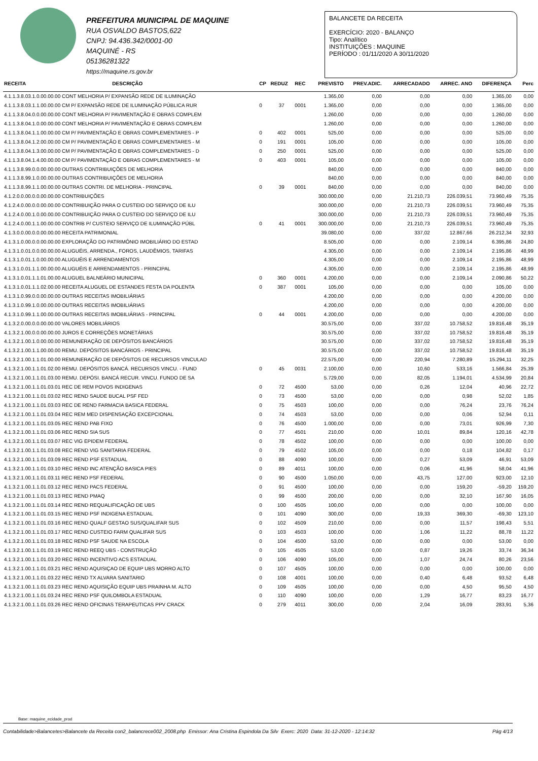PREFEITURA MUNICIPAL DE MAQUINE
RUA OSVALDO BASTOS,622
CNPJ: 94.436.342/0001-00
MAQUINÉ - RS
05136281322
https://maquine.rs.gov.br
BALANCETE DA RECEITA
EXERCÍCIO: 2020 - BALANÇO
Tipo: Analítico
INSTITUIÇÕES : MAQUINE
PERÍODO : 01/11/2020 A 30/11/2020
| RECEITA | DESCRIÇÃO | CP | REDUZ | REC | PREVISTO | PREV.ADIC. | ARRECADADO | ARREC. ANO | DIFERENÇA | Perc |
| --- | --- | --- | --- | --- | --- | --- | --- | --- | --- | --- |
| 4.1.1.3.8.03.1.0.00.00.00 CONT MELHORIA P/ EXPANSÃO REDE DE ILUMINAÇÃO | | | | | 1.365,00 | 0,00 | 0,00 | 0,00 | 1.365,00 | 0,00 |
| 4.1.1.3.8.03.1.1.00.00.00 CM P/ EXPANSÃO REDE DE ILUMINAÇÃO PÚBLICA RUR | | 0 | 37 | 0001 | 1.365,00 | 0,00 | 0,00 | 0,00 | 1.365,00 | 0,00 |
| 4.1.1.3.8.04.0.0.00.00.00 CONT MELHORIA P/ PAVIMENTAÇÃO E OBRAS COMPLEM | | | | | 1.260,00 | 0,00 | 0,00 | 0,00 | 1.260,00 | 0,00 |
| 4.1.1.3.8.04.1.0.00.00.00 CONT MELHORIA P/ PAVIMENTAÇÃO E OBRAS COMPLEM | | | | | 1.260,00 | 0,00 | 0,00 | 0,00 | 1.260,00 | 0,00 |
| 4.1.1.3.8.04.1.1.00.00.00 CM P/ PAVIMENTAÇÃO E OBRAS COMPLEMENTARES - P | | 0 | 402 | 0001 | 525,00 | 0,00 | 0,00 | 0,00 | 525,00 | 0,00 |
| 4.1.1.3.8.04.1.2.00.00.00 CM P/ PAVIMENTAÇÃO E OBRAS COMPLEMENTARES - M | | 0 | 191 | 0001 | 105,00 | 0,00 | 0,00 | 0,00 | 105,00 | 0,00 |
| 4.1.1.3.8.04.1.3.00.00.00 CM P/ PAVIMENTAÇÃO E OBRAS COMPLEMENTARES - D | | 0 | 250 | 0001 | 525,00 | 0,00 | 0,00 | 0,00 | 525,00 | 0,00 |
| 4.1.1.3.8.04.1.4.00.00.00 CM P/ PAVIMENTAÇÃO E OBRAS COMPLEMENTARES - M | | 0 | 403 | 0001 | 105,00 | 0,00 | 0,00 | 0,00 | 105,00 | 0,00 |
| 4.1.1.3.8.99.0.0.00.00.00 OUTRAS CONTRIBUIÇÕES DE MELHORIA | | | | | 840,00 | 0,00 | 0,00 | 0,00 | 840,00 | 0,00 |
| 4.1.1.3.8.99.1.0.00.00.00 OUTRAS CONTRIBUIÇÕES DE MELHORIA | | | | | 840,00 | 0,00 | 0,00 | 0,00 | 840,00 | 0,00 |
| 4.1.1.3.8.99.1.1.00.00.00 OUTRAS CONTRI. DE MELHORIA - PRINCIPAL | | 0 | 39 | 0001 | 840,00 | 0,00 | 0,00 | 0,00 | 840,00 | 0,00 |
| 4.1.2.0.0.00.0.0.00.00.00 CONTRIBUIÇÕES | | | | | 300.000,00 | 0,00 | 21.210,73 | 226.039,51 | 73.960,49 | 75,35 |
| 4.1.2.4.0.00.0.0.00.00.00 CONTRIBUIÇÃO PARA O CUSTEIO DO SERVIÇO DE ILU | | | | | 300.000,00 | 0,00 | 21.210,73 | 226.039,51 | 73.960,49 | 75,35 |
| 4.1.2.4.0.00.1.0.00.00.00 CONTRIBUIÇÃO PARA O CUSTEIO DO SERVIÇO DE ILU | | | | | 300.000,00 | 0,00 | 21.210,73 | 226.039,51 | 73.960,49 | 75,35 |
| 4.1.2.4.0.00.1.1.00.00.00 CONTRIB P/ CUSTEIO SERVIÇO DE ILUMINAÇÃO PÚBL | | 0 | 41 | 0001 | 300.000,00 | 0,00 | 21.210,73 | 226.039,51 | 73.960,49 | 75,35 |
| 4.1.3.0.0.00.0.0.00.00.00 RECEITA PATRIMONIAL | | | | | 39.080,00 | 0,00 | 337,02 | 12.867,66 | 26.212,34 | 32,93 |
| 4.1.3.1.0.00.0.0.00.00.00 EXPLORAÇÃO DO PATRIMÔNIO IMOBILIÁRIO DO ESTAD | | | | | 8.505,00 | 0,00 | 0,00 | 2.109,14 | 6.395,86 | 24,80 |
| 4.1.3.1.0.01.0.0.00.00.00 ALUGUÉIS, ARRENDA., FOROS, LAUDÊMIOS, TARIFAS | | | | | 4.305,00 | 0,00 | 0,00 | 2.109,14 | 2.195,86 | 48,99 |
| 4.1.3.1.0.01.1.0.00.00.00 ALUGUÉIS E ARRENDAMENTOS | | | | | 4.305,00 | 0,00 | 0,00 | 2.109,14 | 2.195,86 | 48,99 |
| 4.1.3.1.0.01.1.1.00.00.00 ALUGUÉIS E ARRENDAMENTOS - PRINCIPAL | | | | | 4.305,00 | 0,00 | 0,00 | 2.109,14 | 2.195,86 | 48,99 |
| 4.1.3.1.0.01.1.1.01.00.00 ALUGUEL BALNEÁRIO MUNICIPAL | | 0 | 360 | 0001 | 4.200,00 | 0,00 | 0,00 | 2.109,14 | 2.090,86 | 50,22 |
| 4.1.3.1.0.01.1.1.02.00.00 RECEITA ALUGUEL DE ESTANDES FESTA DA POLENTA | | 0 | 387 | 0001 | 105,00 | 0,00 | 0,00 | 0,00 | 105,00 | 0,00 |
| 4.1.3.1.0.99.0.0.00.00.00 OUTRAS RECEITAS IMOBILIÁRIAS | | | | | 4.200,00 | 0,00 | 0,00 | 0,00 | 4.200,00 | 0,00 |
| 4.1.3.1.0.99.1.0.00.00.00 OUTRAS RECEITAS IMOBILIÁRIAS | | | | | 4.200,00 | 0,00 | 0,00 | 0,00 | 4.200,00 | 0,00 |
| 4.1.3.1.0.99.1.1.00.00.00 OUTRAS RECEITAS IMOBILIÁRIAS - PRINCIPAL | | 0 | 44 | 0001 | 4.200,00 | 0,00 | 0,00 | 0,00 | 4.200,00 | 0,00 |
| 4.1.3.2.0.00.0.0.00.00.00 VALORES MOBILIÁRIOS | | | | | 30.575,00 | 0,00 | 337,02 | 10.758,52 | 19.816,48 | 35,19 |
| 4.1.3.2.1.00.0.0.00.00.00 JUROS E CORREÇÕES MONETÁRIAS | | | | | 30.575,00 | 0,00 | 337,02 | 10.758,52 | 19.816,48 | 35,19 |
| 4.1.3.2.1.00.1.0.00.00.00 REMUNERAÇÃO DE DEPÓSITOS BANCÁRIOS | | | | | 30.575,00 | 0,00 | 337,02 | 10.758,52 | 19.816,48 | 35,19 |
| 4.1.3.2.1.00.1.1.00.00.00 REMU. DEPÓSITOS BANCÁRIOS - PRINCIPAL | | | | | 30.575,00 | 0,00 | 337,02 | 10.758,52 | 19.816,48 | 35,19 |
| 4.1.3.2.1.00.1.1.01.00.00 REMUNERAÇÃO DE DEPÓSITOS DE RECURSOS VINCULAD | | | | | 22.575,00 | 0,00 | 220,94 | 7.280,89 | 15.294,11 | 32,25 |
| 4.1.3.2.1.00.1.1.01.02.00 REMU. DEPÓSITOS BANCÁ. RECURSOS VINCU. - FUND | | 0 | 45 | 0031 | 2.100,00 | 0,00 | 10,60 | 533,16 | 1.566,84 | 25,39 |
| 4.1.3.2.1.00.1.1.01.03.00 REMU. DEPÓSI. BANCÁ RECUR. VINCU. FUNDO DE SA | | | | | 5.729,00 | 0,00 | 82,05 | 1.194,01 | 4.534,99 | 20,84 |
| 4.1.3.2.1.00.1.1.01.03.01 REC DE REM POVOS INDIGENAS | | 0 | 72 | 4500 | 53,00 | 0,00 | 0,26 | 12,04 | 40,96 | 22,72 |
| 4.1.3.2.1.00.1.1.01.03.02 REC REND SAUDE BUCAL PSF FED | | 0 | 73 | 4500 | 53,00 | 0,00 | 0,00 | 0,98 | 52,02 | 1,85 |
| 4.1.3.2.1.00.1.1.01.03.03 REC DE REND FARMACIA BASICA FEDERAL | | 0 | 75 | 4503 | 100,00 | 0,00 | 0,00 | 76,24 | 23,76 | 76,24 |
| 4.1.3.2.1.00.1.1.01.03.04 REC REM MED DISPENSAÇÃO EXCEPCIONAL | | 0 | 74 | 4503 | 53,00 | 0,00 | 0,00 | 0,06 | 52,94 | 0,11 |
| 4.1.3.2.1.00.1.1.01.03.05 REC REND PAB FIXO | | 0 | 76 | 4500 | 1.000,00 | 0,00 | 0,00 | 73,01 | 926,99 | 7,30 |
| 4.1.3.2.1.00.1.1.01.03.06 REC REND SIA SUS | | 0 | 77 | 4501 | 210,00 | 0,00 | 10,01 | 89,84 | 120,16 | 42,78 |
| 4.1.3.2.1.00.1.1.01.03.07 REC VIG EPIDEM FEDERAL | | 0 | 78 | 4502 | 100,00 | 0,00 | 0,00 | 0,00 | 100,00 | 0,00 |
| 4.1.3.2.1.00.1.1.01.03.08 REC REND VIG SANITARIA FEDERAL | | 0 | 79 | 4502 | 105,00 | 0,00 | 0,00 | 0,18 | 104,82 | 0,17 |
| 4.1.3.2.1.00.1.1.01.03.09 REC REND PSF ESTADUAL | | 0 | 88 | 4090 | 100,00 | 0,00 | 0,27 | 53,09 | 46,91 | 53,09 |
| 4.1.3.2.1.00.1.1.01.03.10 REC REND INC ATENÇÃO BASICA PIES | | 0 | 89 | 4011 | 100,00 | 0,00 | 0,06 | 41,96 | 58,04 | 41,96 |
| 4.1.3.2.1.00.1.1.01.03.11 REC REND PSF FEDERAL | | 0 | 90 | 4500 | 1.050,00 | 0,00 | 43,75 | 127,00 | 923,00 | 12,10 |
| 4.1.3.2.1.00.1.1.01.03.12 REC REND PACS FEDERAL | | 0 | 91 | 4500 | 100,00 | 0,00 | 0,00 | 159,20 | -59,20 | 159,20 |
| 4.1.3.2.1.00.1.1.01.03.13 REC REND PMAQ | | 0 | 99 | 4500 | 200,00 | 0,00 | 0,00 | 32,10 | 167,90 | 16,05 |
| 4.1.3.2.1.00.1.1.01.03.14 REC REND REQUALIFICAÇÃO DE UBS | | 0 | 100 | 4505 | 100,00 | 0,00 | 0,00 | 0,00 | 100,00 | 0,00 |
| 4.1.3.2.1.00.1.1.01.03.15 REC REND PSF INDIGENA ESTADUAL | | 0 | 101 | 4090 | 300,00 | 0,00 | 19,33 | 369,30 | -69,30 | 123,10 |
| 4.1.3.2.1.00.1.1.01.03.16 REC REND QUALF GESTAO SUS/QUALIFAR SUS | | 0 | 102 | 4509 | 210,00 | 0,00 | 0,00 | 11,57 | 198,43 | 5,51 |
| 4.1.3.2.1.00.1.1.01.03.17 REC REND CUSTEIO FARM QUALIFAR SUS | | 0 | 103 | 4503 | 100,00 | 0,00 | 1,06 | 11,22 | 88,78 | 11,22 |
| 4.1.3.2.1.00.1.1.01.03.18 REC REND PSF SAUDE NA ESCOLA | | 0 | 104 | 4500 | 53,00 | 0,00 | 0,00 | 0,00 | 53,00 | 0,00 |
| 4.1.3.2.1.00.1.1.01.03.19 REC REND REEQ UBS - CONSTRUÇÃO | | 0 | 105 | 4505 | 53,00 | 0,00 | 0,87 | 19,26 | 33,74 | 36,34 |
| 4.1.3.2.1.00.1.1.01.03.20 REC REND INCENTIVO ACS ESTADUAL | | 0 | 106 | 4090 | 105,00 | 0,00 | 1,07 | 24,74 | 80,26 | 23,56 |
| 4.1.3.2.1.00.1.1.01.03.21 REC REND AQUISIÇAO DE EQUIP UBS MORRO ALTO | | 0 | 107 | 4505 | 100,00 | 0,00 | 0,00 | 0,00 | 100,00 | 0,00 |
| 4.1.3.2.1.00.1.1.01.03.22 REC REND TX ALVARA SANITARIO | | 0 | 108 | 4001 | 100,00 | 0,00 | 0,40 | 6,48 | 93,52 | 6,48 |
| 4.1.3.2.1.00.1.1.01.03.23 REC REND AQUISIÇÃO EQUIP UBS PRAINHA M. ALTO | | 0 | 109 | 4505 | 100,00 | 0,00 | 0,00 | 4,50 | 95,50 | 4,50 |
| 4.1.3.2.1.00.1.1.01.03.24 REC REND PSF QUILOMBOLA ESTADUAL | | 0 | 110 | 4090 | 100,00 | 0,00 | 1,29 | 16,77 | 83,23 | 16,77 |
| 4.1.3.2.1.00.1.1.01.03.26 REC REND OFICINAS TERAPEUTICAS PPV CRACK | | 0 | 279 | 4011 | 300,00 | 0,00 | 2,04 | 16,09 | 283,91 | 5,36 |
Base: maquine_ecidade_prod
Contabilidade>Balancetes>Balancete da Receita con2_balancrece002_2008.php Emissor: Ana Cristina Espindola Da Silv Exerc: 2020 Data: 31-12-2020 - 12:14:32 Pág 4/13